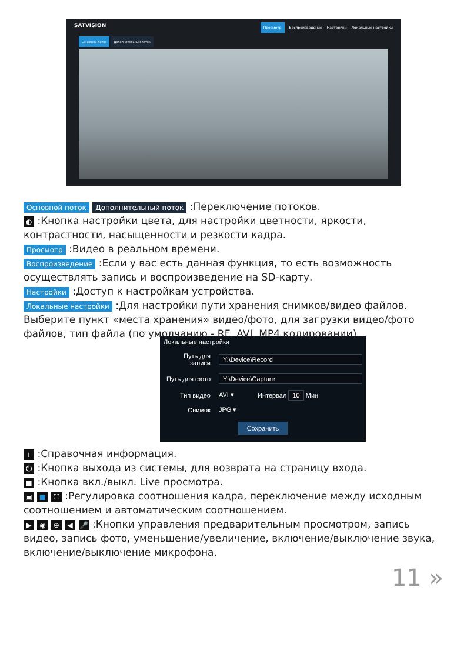SATVISION
Просмотр Воспроизведение Настройки Локальные настройки
Основной поток Дополнительный поток
Основной поток Дополнительный поток :Переключение потоков.
◐ :Кнопка настройки цвета, для настройки цветности, яркости, контрастности, насыщенности и резкости кадра.
Просмотр :Видео в реальном времени.
Воспроизведение :Если у вас есть данная функция, то есть возможность осуществлять запись и воспроизведение на SD-карту.
Настройки :Доступ к настройкам устройства.
Локальные настройки :Для настройки пути хранения снимков/видео файлов. Выберите пункт «места хранения» видео/фото, для загрузки видео/фото файлов, тип файла (по умолчанию - RF, AVI, MP4 кодировании).
Локальные настройки
Путь для записи Y:\Device\Record
Путь для фото Y:\Device\Capture
Тип видео AVI ▾ Интервал 10 Мин
Снимок JPG ▾
Сохранить
i :Справочная информация.
⏻ :Кнопка выхода из системы, для возврата на страницу входа.
■ :Кнопка вкл./выкл. Live просмотра.
▣ ■ ⛶ :Регулировка соотношения кадра, переключение между исходным соотношением и автоматическим соотношением.
▶ ◉ ⊕ ◀ 🎤 :Кнопки управления предварительным просмотром, запись видео, запись фото, уменьшение/увеличение, включение/выключение звука, включение/выключение микрофона.
11 »